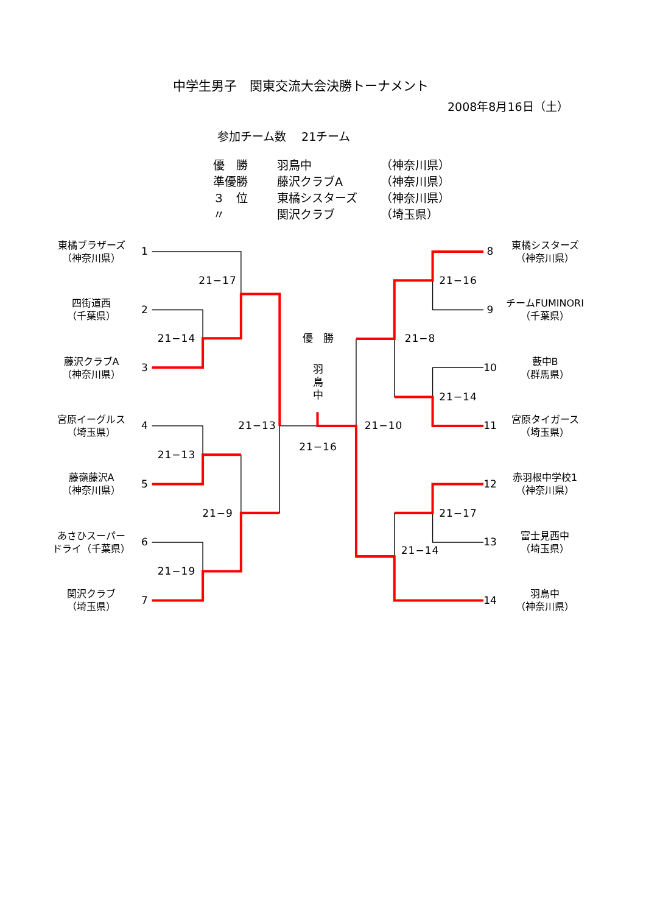中学生男子　関東交流大会決勝トーナメント
2008年8月16日（土）
参加チーム数　 21チーム
| 優 勝 | 羽鳥中 | （神奈川県） |
| 準優勝 | 藤沢クラブA | （神奈川県） |
| ３ 位 | 東橘シスターズ | （神奈川県） |
| 〃 | 関沢クラブ | （埼玉県） |
東橘ブラザーズ
（神奈川県）
1
8
東橘シスターズ
（神奈川県）
21−17
21−16
四街道西
（千葉県）
2
9
チームFUMINORI
（千葉県）
21−14
優　勝
21−8
藤沢クラブA
（神奈川県）
3
羽
鳥
中
10
藪中B
（群馬県）
21−14
宮原イーグルス
（埼玉県）
4
21−13
21−10
11
宮原タイガース
（埼玉県）
21−13
21−16
藤嶺藤沢A
（神奈川県）
5
12
赤羽根中学校1
（神奈川県）
21−9
21−17
あさひスーパー
ドライ（千葉県）
6
21−14
13
富士見西中
（埼玉県）
21−19
関沢クラブ
（埼玉県）
7
14
羽鳥中
（神奈川県）